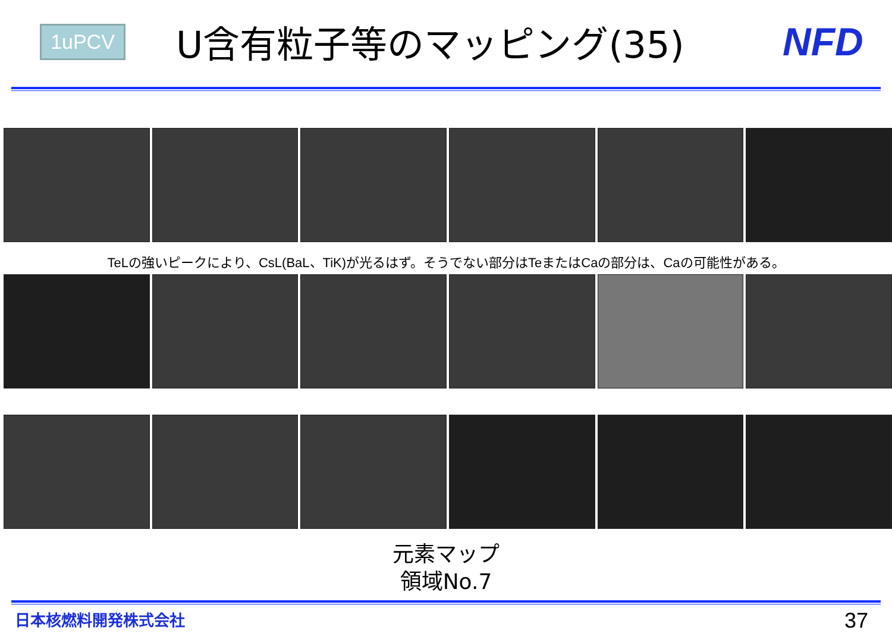1uPCV
U含有粒子等のマッピング(35) NFD
TeLの強いピークにより、CsL(BaL、TiK)が光るはず。そうでない部分はTeまたはCaの部分は、Caの可能性がある。
元素マップ
領域No.7
日本核燃料開発株式会社 37